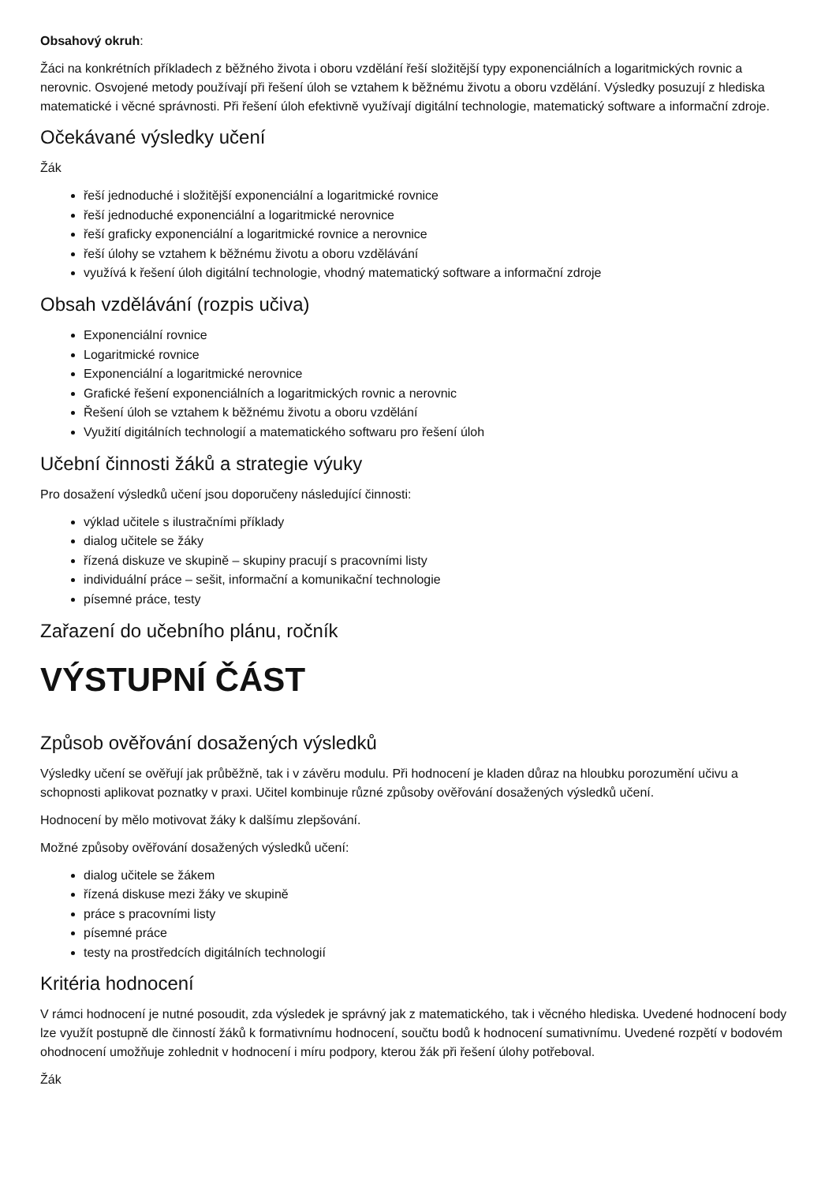Obsahový okruh:
Žáci na konkrétních příkladech z běžného života i oboru vzdělání řeší složitější typy exponenciálních a logaritmických rovnic a nerovnic. Osvojené metody používají při řešení úloh se vztahem k běžnému životu a oboru vzdělání. Výsledky posuzují z hlediska matematické i věcné správnosti. Při řešení úloh efektivně využívají digitální technologie, matematický software a informační zdroje.
Očekávané výsledky učení
Žák
řeší jednoduché i složitější exponenciální a logaritmické rovnice
řeší jednoduché exponenciální a logaritmické nerovnice
řeší graficky exponenciální a logaritmické rovnice a nerovnice
řeší úlohy se vztahem k běžnému životu a oboru vzdělávání
využívá k řešení úloh digitální technologie, vhodný matematický software a informační zdroje
Obsah vzdělávání (rozpis učiva)
Exponenciální rovnice
Logaritmické rovnice
Exponenciální a logaritmické nerovnice
Grafické řešení exponenciálních a logaritmických rovnic a nerovnic
Řešení úloh se vztahem k běžnému životu a oboru vzdělání
Využití digitálních technologií a matematického softwaru pro řešení úloh
Učební činnosti žáků a strategie výuky
Pro dosažení výsledků učení jsou doporučeny následující činnosti:
výklad učitele s ilustračními příklady
dialog učitele se žáky
řízená diskuze ve skupině – skupiny pracují s pracovními listy
individuální práce – sešit, informační a komunikační technologie
písemné práce, testy
Zařazení do učebního plánu, ročník
VÝSTUPNÍ ČÁST
Způsob ověřování dosažených výsledků
Výsledky učení se ověřují jak průběžně, tak i v závěru modulu. Při hodnocení je kladen důraz na hloubku porozumění učivu a schopnosti aplikovat poznatky v praxi. Učitel kombinuje různé způsoby ověřování dosažených výsledků učení.
Hodnocení by mělo motivovat žáky k dalšímu zlepšování.
Možné způsoby ověřování dosažených výsledků učení:
dialog učitele se žákem
řízená diskuse mezi žáky ve skupině
práce s pracovními listy
písemné práce
testy na prostředcích digitálních technologií
Kritéria hodnocení
V rámci hodnocení je nutné posoudit, zda výsledek je správný jak z matematického, tak i věcného hlediska. Uvedené hodnocení body lze využít postupně dle činností žáků k formativnímu hodnocení, součtu bodů k hodnocení sumativnímu. Uvedené rozpětí v bodovém ohodnocení umožňuje zohlednit v hodnocení i míru podpory, kterou žák při řešení úlohy potřeboval.
Žák